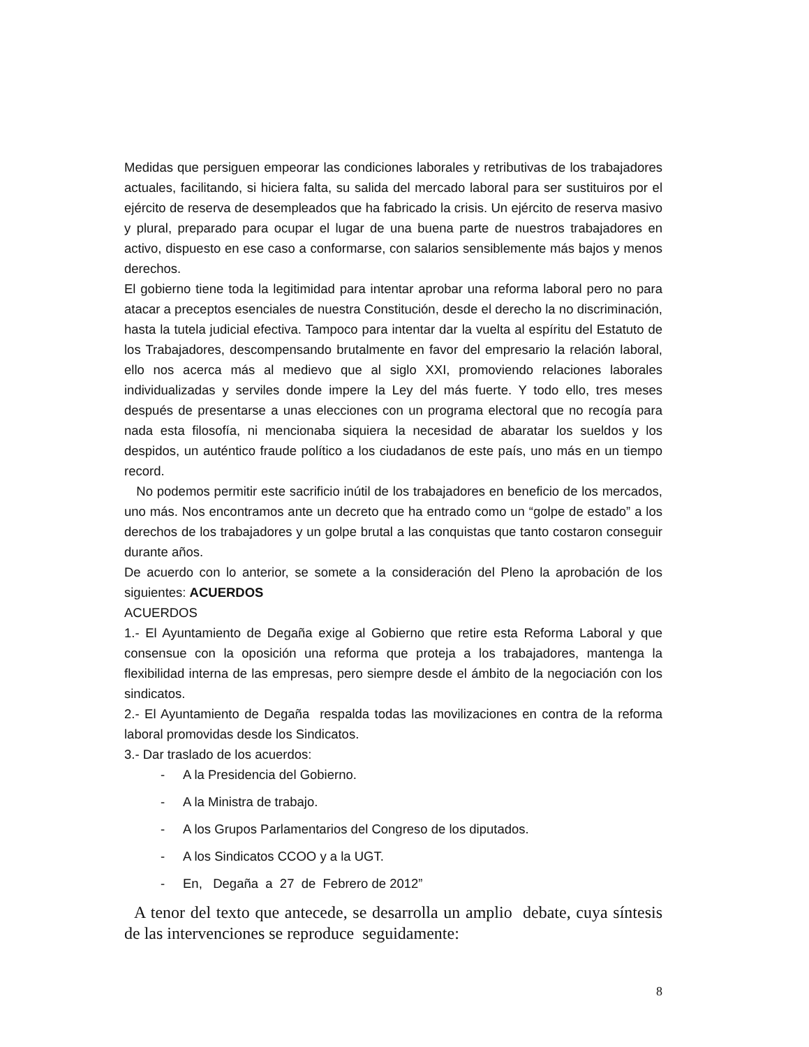Medidas que persiguen empeorar las condiciones laborales y retributivas de los trabajadores actuales, facilitando, si hiciera falta, su salida del mercado laboral para ser sustituiros por el ejército de reserva de desempleados que ha fabricado la crisis. Un ejército de reserva masivo y plural, preparado para ocupar el lugar de una buena parte de nuestros trabajadores en activo, dispuesto en ese caso a conformarse, con salarios sensiblemente más bajos y menos derechos.
El gobierno tiene toda la legitimidad para intentar aprobar una reforma laboral pero no para atacar a preceptos esenciales de nuestra Constitución, desde el derecho la no discriminación, hasta la tutela judicial efectiva. Tampoco para intentar dar la vuelta al espíritu del Estatuto de los Trabajadores, descompensando brutalmente en favor del empresario la relación laboral, ello nos acerca más al medievo que al siglo XXI, promoviendo relaciones laborales individualizadas y serviles donde impere la Ley del más fuerte. Y todo ello, tres meses después de presentarse a unas elecciones con un programa electoral que no recogía para nada esta filosofía, ni mencionaba siquiera la necesidad de abaratar los sueldos y los despidos, un auténtico fraude político a los ciudadanos de este país, uno más en un tiempo record.
No podemos permitir este sacrificio inútil de los trabajadores en beneficio de los mercados, uno más. Nos encontramos ante un decreto que ha entrado como un “golpe de estado” a los derechos de los trabajadores y un golpe brutal a las conquistas que tanto costaron conseguir durante años.
De acuerdo con lo anterior, se somete a la consideración del Pleno la aprobación de los siguientes: ACUERDOS
ACUERDOS
1.- El Ayuntamiento de Degaña exige al Gobierno que retire esta Reforma Laboral y que consensue con la oposición una reforma que proteja a los trabajadores, mantenga la flexibilidad interna de las empresas, pero siempre desde el ámbito de la negociación con los sindicatos.
2.- El Ayuntamiento de Degaña respalda todas las movilizaciones en contra de la reforma laboral promovidas desde los Sindicatos.
3.- Dar traslado de los acuerdos:
- A la Presidencia del Gobierno.
- A la Ministra de trabajo.
- A los Grupos Parlamentarios del Congreso de los diputados.
- A los Sindicatos CCOO y a la UGT.
- En, Degaña a 27 de Febrero de 2012”
A tenor del texto que antecede, se desarrolla un amplio debate, cuya síntesis de las intervenciones se reproduce seguidamente:
8